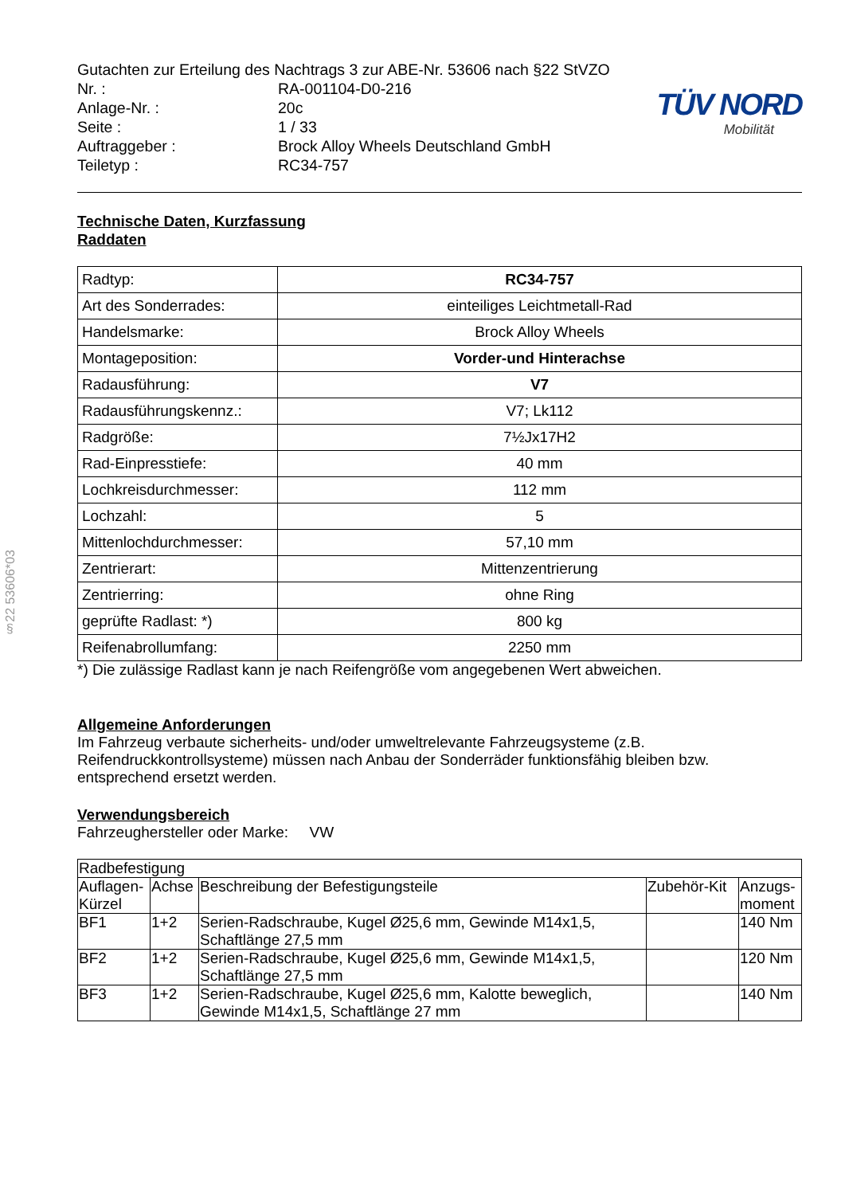§22 53606*03
Gutachten zur Erteilung des Nachtrags 3 zur ABE-Nr. 53606 nach §22 StVZO
| Nr. : | RA-001104-D0-216 |
| Anlage-Nr. : | 20c |
| Seite : | 1 / 33 |
| Auftraggeber : | Brock Alloy Wheels Deutschland GmbH |
| Teiletyp : | RC34-757 |
TÜV NORD
Mobilität
Technische Daten, Kurzfassung
Raddaten
| Radtyp: | RC34-757 |
| Art des Sonderrades: | einteiliges Leichtmetall-Rad |
| Handelsmarke: | Brock Alloy Wheels |
| Montageposition: | Vorder-und Hinterachse |
| Radausführung: | V7 |
| Radausführungskennz.: | V7; Lk112 |
| Radgröße: | 7½Jx17H2 |
| Rad-Einpresstiefe: | 40 mm |
| Lochkreisdurchmesser: | 112 mm |
| Lochzahl: | 5 |
| Mittenlochdurchmesser: | 57,10 mm |
| Zentrierart: | Mittenzentrierung |
| Zentrierring: | ohne Ring |
| geprüfte Radlast: *) | 800 kg |
| Reifenabrollumfang: | 2250 mm |
*) Die zulässige Radlast kann je nach Reifengröße vom angegebenen Wert abweichen.
Allgemeine Anforderungen
Im Fahrzeug verbaute sicherheits- und/oder umweltrelevante Fahrzeugsysteme (z.B. Reifendruckkontrollsysteme) müssen nach Anbau der Sonderräder funktionsfähig bleiben bzw. entsprechend ersetzt werden.
Verwendungsbereich
Fahrzeughersteller oder Marke: VW
| Radbefestigung | | | | |
| --- | --- | --- | --- | --- |
| Auflagen-Kürzel | Achse | Beschreibung der Befestigungsteile | Zubehör-Kit | Anzugs-moment |
| BF1 | 1+2 | Serien-Radschraube, Kugel Ø25,6 mm, Gewinde M14x1,5, Schaftlänge 27,5 mm | | 140 Nm |
| BF2 | 1+2 | Serien-Radschraube, Kugel Ø25,6 mm, Gewinde M14x1,5, Schaftlänge 27,5 mm | | 120 Nm |
| BF3 | 1+2 | Serien-Radschraube, Kugel Ø25,6 mm, Kalotte beweglich, Gewinde M14x1,5, Schaftlänge 27 mm | | 140 Nm |